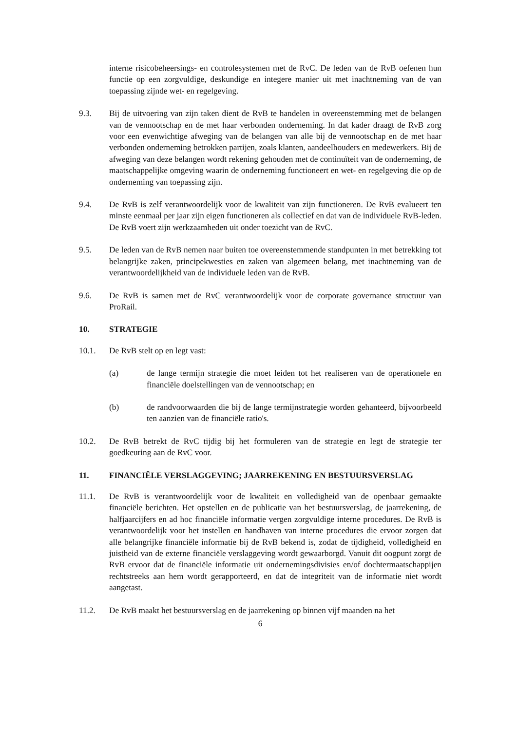interne risicobeheersings- en controlesystemen met de RvC. De leden van de RvB oefenen hun functie op een zorgvuldige, deskundige en integere manier uit met inachtneming van de van toepassing zijnde wet- en regelgeving.
9.3. Bij de uitvoering van zijn taken dient de RvB te handelen in overeenstemming met de belangen van de vennootschap en de met haar verbonden onderneming. In dat kader draagt de RvB zorg voor een evenwichtige afweging van de belangen van alle bij de vennootschap en de met haar verbonden onderneming betrokken partijen, zoals klanten, aandeelhouders en medewerkers. Bij de afweging van deze belangen wordt rekening gehouden met de continuïteit van de onderneming, de maatschappelijke omgeving waarin de onderneming functioneert en wet- en regelgeving die op de onderneming van toepassing zijn.
9.4. De RvB is zelf verantwoordelijk voor de kwaliteit van zijn functioneren. De RvB evalueert ten minste eenmaal per jaar zijn eigen functioneren als collectief en dat van de individuele RvB-leden. De RvB voert zijn werkzaamheden uit onder toezicht van de RvC.
9.5. De leden van de RvB nemen naar buiten toe overeenstemmende standpunten in met betrekking tot belangrijke zaken, principekwesties en zaken van algemeen belang, met inachtneming van de verantwoordelijkheid van de individuele leden van de RvB.
9.6. De RvB is samen met de RvC verantwoordelijk voor de corporate governance structuur van ProRail.
10. STRATEGIE
10.1. De RvB stelt op en legt vast:
(a) de lange termijn strategie die moet leiden tot het realiseren van de operationele en financiële doelstellingen van de vennootschap; en
(b) de randvoorwaarden die bij de lange termijnstrategie worden gehanteerd, bijvoorbeeld ten aanzien van de financiële ratio's.
10.2. De RvB betrekt de RvC tijdig bij het formuleren van de strategie en legt de strategie ter goedkeuring aan de RvC voor.
11. FINANCIËLE VERSLAGGEVING; JAARREKENING EN BESTUURSVERSLAG
11.1. De RvB is verantwoordelijk voor de kwaliteit en volledigheid van de openbaar gemaakte financiële berichten. Het opstellen en de publicatie van het bestuursverslag, de jaarrekening, de halfjaarcijfers en ad hoc financiële informatie vergen zorgvuldige interne procedures. De RvB is verantwoordelijk voor het instellen en handhaven van interne procedures die ervoor zorgen dat alle belangrijke financiële informatie bij de RvB bekend is, zodat de tijdigheid, volledigheid en juistheid van de externe financiële verslaggeving wordt gewaarborgd. Vanuit dit oogpunt zorgt de RvB ervoor dat de financiële informatie uit ondernemingsdivisies en/of dochtermaatschappijen rechtstreeks aan hem wordt gerapporteerd, en dat de integriteit van de informatie niet wordt aangetast.
11.2. De RvB maakt het bestuursverslag en de jaarrekening op binnen vijf maanden na het
6